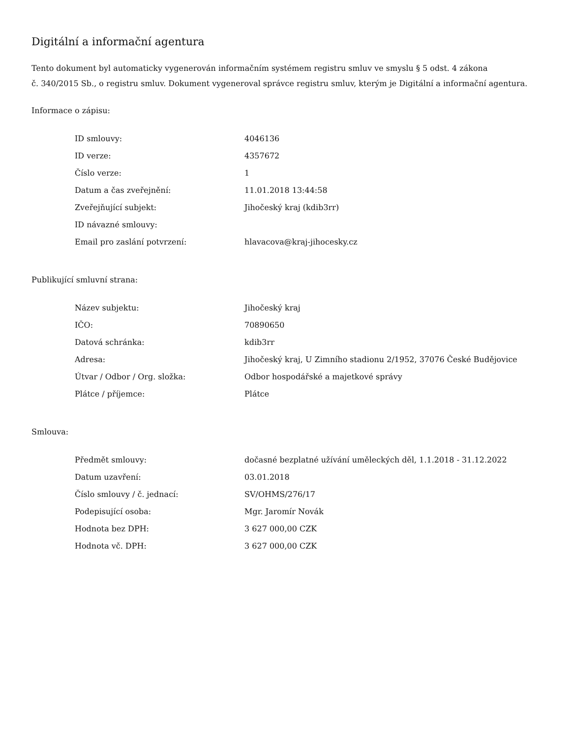Digitální a informační agentura
Tento dokument byl automaticky vygenerován informačním systémem registru smluv ve smyslu § 5 odst. 4 zákona
č. 340/2015 Sb., o registru smluv. Dokument vygeneroval správce registru smluv, kterým je Digitální a informační agentura.
Informace o zápisu:
| ID smlouvy: | 4046136 |
| ID verze: | 4357672 |
| Číslo verze: | 1 |
| Datum a čas zveřejnění: | 11.01.2018 13:44:58 |
| Zveřejňující subjekt: | Jihočeský kraj (kdib3rr) |
| ID návazné smlouvy: | |
| Email pro zaslání potvrzení: | hlavacova@kraj-jihocesky.cz |
Publikující smluvní strana:
| Název subjektu: | Jihočeský kraj |
| IČO: | 70890650 |
| Datová schránka: | kdib3rr |
| Adresa: | Jihočeský kraj, U Zimního stadionu 2/1952, 37076 České Budějovice |
| Útvar / Odbor / Org. složka: | Odbor hospodářské a majetkové správy |
| Plátce / příjemce: | Plátce |
Smlouva:
| Předmět smlouvy: | dočasné bezplatné užívání uměleckých děl, 1.1.2018 - 31.12.2022 |
| Datum uzavření: | 03.01.2018 |
| Číslo smlouvy / č. jednací: | SV/OHMS/276/17 |
| Podepisující osoba: | Mgr. Jaromír Novák |
| Hodnota bez DPH: | 3 627 000,00 CZK |
| Hodnota vč. DPH: | 3 627 000,00 CZK |